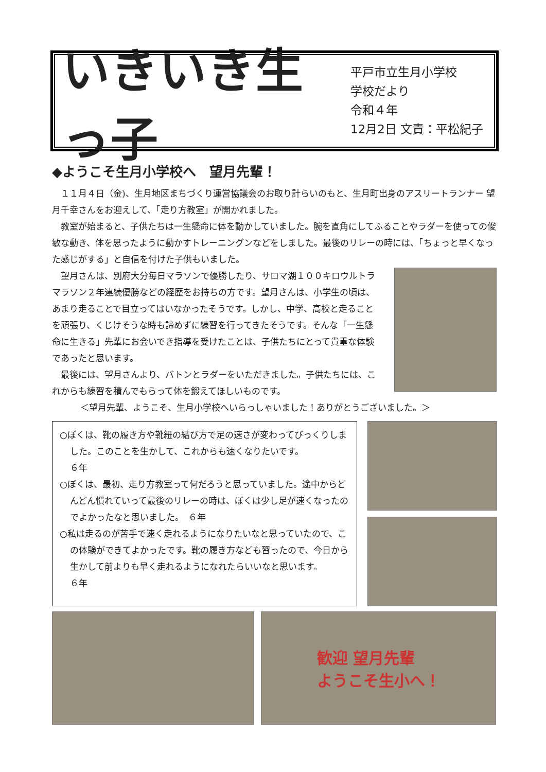いきいき生っ子
平戸市立生月小学校
学校だより
令和４年
12月2日 文責：平松紀子
◆ようこそ生月小学校へ　望月先輩！
１１月４日（金)、生月地区まちづくり運営協議会のお取り計らいのもと、生月町出身のアスリートランナー 望月千幸さんをお迎えして、「走り方教室」が開かれました。
教室が始まると、子供たちは一生懸命に体を動かしていました。腕を直角にしてふることやラダーを使っての俊敏な動き、体を思ったように動かすトレーニングンなどをしました。最後のリレーの時には、「ちょっと早くなった感じがする」と自信を付けた子供もいました。
望月さんは、別府大分毎日マラソンで優勝したり、サロマ湖１００キロウルトラマラソン２年連続優勝などの経歴をお持ちの方です。望月さんは、小学生の頃は、あまり走ることで目立ってはいなかったそうです。しかし、中学、高校と走ることを頑張り、くじけそうな時も諦めずに練習を行ってきたそうです。そんな「一生懸命に生きる」先輩にお会いでき指導を受けたことは、子供たちにとって貴重な体験であったと思います。
最後には、望月さんより、バトンとラダーをいただきました。子供たちには、これからも練習を積んでもらって体を鍛えてほしいものです。
＜望月先輩、ようこそ、生月小学校へいらっしゃいました！ありがとうございました。＞
○ぼくは、靴の履き方や靴紐の結び方で足の速さが変わってびっくりしました。このことを生かして、これからも速くなりたいです。　　　　　　　　　　６年
○ぼくは、最初、走り方教室って何だろうと思っていました。途中からどんどん慣れていって最後のリレーの時は、ぼくは少し足が速くなったのでよかったなと思いました。　６年
○私は走るのが苦手で速く走れるようになりたいなと思っていたので、この体験ができてよかったです。靴の履き方なども習ったので、今日から生かして前よりも早く走れるようになれたらいいなと思います。　　　　　　６年
歓迎 望月先輩
ようこそ生小へ！